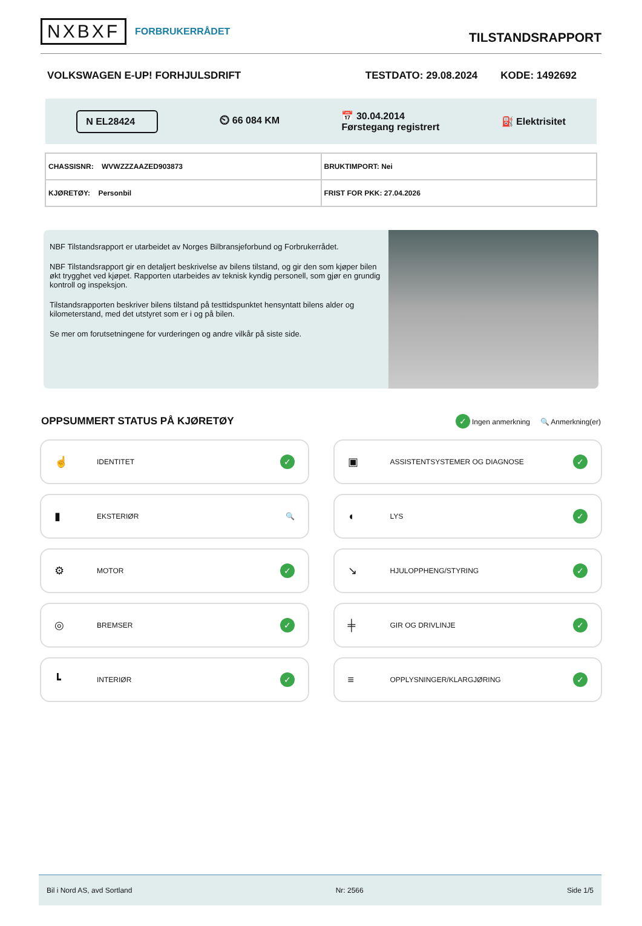NXBXF
FORBRUKERRÅDET
TILSTANDSRAPPORT
VOLKSWAGEN E-UP! FORHJULSDRIFT TESTDATO: 29.08.2024 KODE: 1492692
N EL28424
⏲ 66 084 KM
📅 30.04.2014
Førstegang registrert
⛽ Elektrisitet
| CHASSISNR: WVWZZZAAZED903873 | BRUKTIMPORT: Nei |
| KJØRETØY: Personbil | FRIST FOR PKK: 27.04.2026 |
NBF Tilstandsrapport er utarbeidet av Norges Bilbransjeforbund og Forbrukerrådet.
NBF Tilstandsrapport gir en detaljert beskrivelse av bilens tilstand, og gir den som kjøper bilen økt trygghet ved kjøpet. Rapporten utarbeides av teknisk kyndig personell, som gjør en grundig kontroll og inspeksjon.
Tilstandsrapporten beskriver bilens tilstand på testtidspunktet hensyntatt bilens alder og kilometerstand, med det utstyret som er i og på bilen.
Se mer om forutsetningene for vurderingen og andre vilkår på siste side.
OPPSUMMERT STATUS PÅ KJØRETØY
✓ Ingen anmerkning 🔍 Anmerkning(er)
☝
IDENTITET
✓
▣
ASSISTENTSYSTEMER OG DIAGNOSE
✓
▮
EKSTERIØR 🔍
◖
LYS
✓
⚙
MOTOR
✓
↘
HJULOPPHENG/STYRING
✓
◎
BREMSER
✓
╪
GIR OG DRIVLINJE
✓
┗
INTERIØR
✓
≡
OPPLYSNINGER/KLARGJØRING
✓
Bil i Nord AS, avd Sortland Nr: 2566 Side 1/5